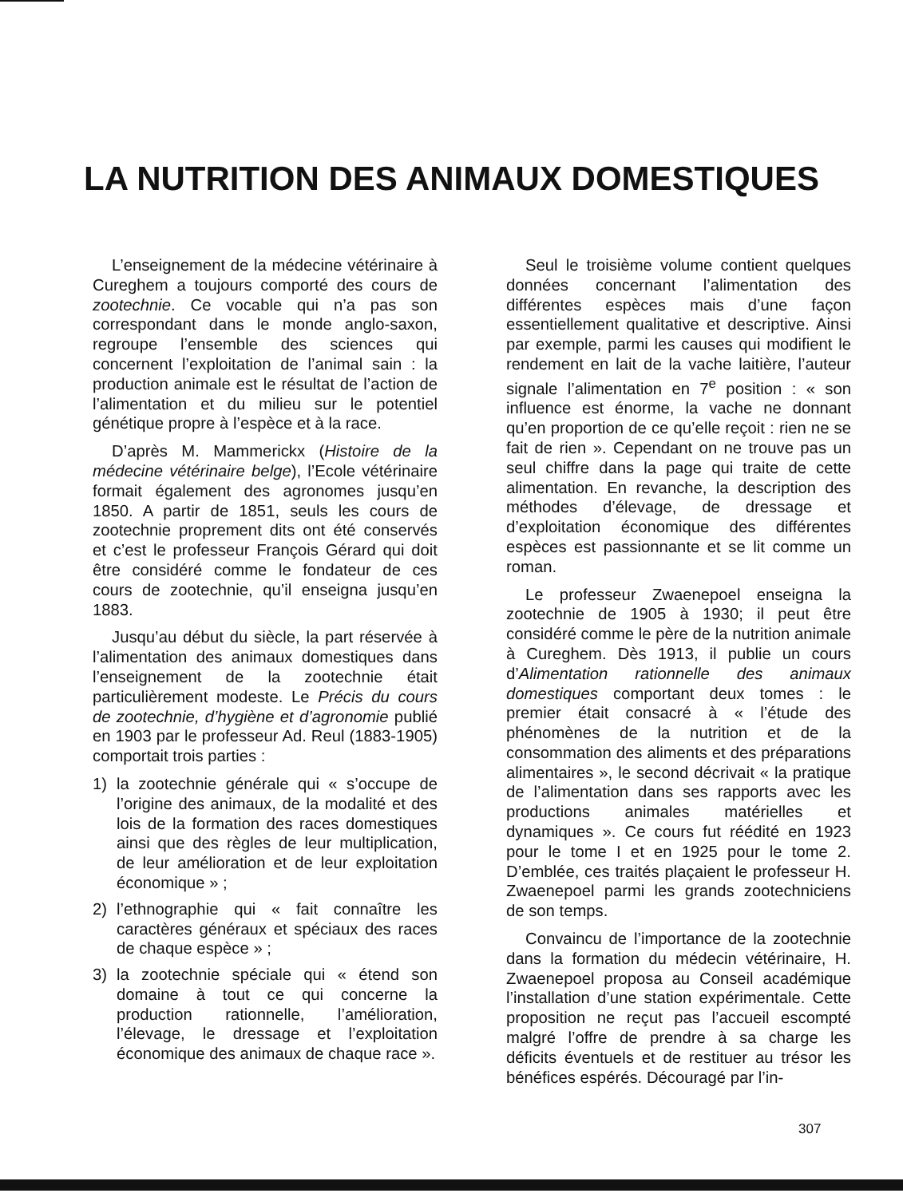LA NUTRITION DES ANIMAUX DOMESTIQUES
L’enseignement de la médecine vétérinaire à Cureghem a toujours comporté des cours de zootechnie. Ce vocable qui n’a pas son correspondant dans le monde anglo-saxon, regroupe l’ensemble des sciences qui concernent l’exploitation de l’animal sain : la production animale est le résultat de l’action de l’alimentation et du milieu sur le potentiel génétique propre à l’espèce et à la race.
D’après M. Mammerickx (Histoire de la médecine vétérinaire belge), l’Ecole vétérinaire formait également des agronomes jusqu’en 1850. A partir de 1851, seuls les cours de zootechnie proprement dits ont été conservés et c’est le professeur François Gérard qui doit être considéré comme le fondateur de ces cours de zootechnie, qu’il enseigna jusqu’en 1883.
Jusqu’au début du siècle, la part réservée à l’alimentation des animaux domestiques dans l’enseignement de la zootechnie était particulièrement modeste. Le Précis du cours de zootechnie, d’hygiène et d’agronomie publié en 1903 par le professeur Ad. Reul (1883-1905) comportait trois parties :
1) la zootechnie générale qui « s’occupe de l’origine des animaux, de la modalité et des lois de la formation des races domestiques ainsi que des règles de leur multiplication, de leur amélioration et de leur exploitation économique » ;
2) l’ethnographie qui « fait connaître les caractères généraux et spéciaux des races de chaque espèce » ;
3) la zootechnie spéciale qui « étend son domaine à tout ce qui concerne la production rationnelle, l’amélioration, l’élevage, le dressage et l’exploitation économique des animaux de chaque race ».
Seul le troisième volume contient quelques données concernant l’alimentation des différentes espèces mais d’une façon essentiellement qualitative et descriptive. Ainsi par exemple, parmi les causes qui modifient le rendement en lait de la vache laitière, l’auteur signale l’alimentation en 7<sup>e</sup> position : « son influence est énorme, la vache ne donnant qu’en proportion de ce qu’elle reçoit : rien ne se fait de rien ». Cependant on ne trouve pas un seul chiffre dans la page qui traite de cette alimentation. En revanche, la description des méthodes d’élevage, de dressage et d’exploitation économique des différentes espèces est passionnante et se lit comme un roman.
Le professeur Zwaenepoel enseigna la zootechnie de 1905 à 1930; il peut être considéré comme le père de la nutrition animale à Cureghem. Dès 1913, il publie un cours d’Alimentation rationnelle des animaux domestiques comportant deux tomes : le premier était consacré à « l’étude des phénomènes de la nutrition et de la consommation des aliments et des préparations alimentaires », le second décrivait « la pratique de l’alimentation dans ses rapports avec les productions animales matérielles et dynamiques ». Ce cours fut réédité en 1923 pour le tome I et en 1925 pour le tome 2. D’emblée, ces traités plaçaient le professeur H. Zwaenepoel parmi les grands zootechniciens de son temps.
Convaincu de l’importance de la zootechnie dans la formation du médecin vétérinaire, H. Zwaenepoel proposa au Conseil académique l’installation d’une station expérimentale. Cette proposition ne reçut pas l’accueil escompté malgré l’offre de prendre à sa charge les déficits éventuels et de restituer au trésor les bénéfices espérés. Découragé par l’in-
307